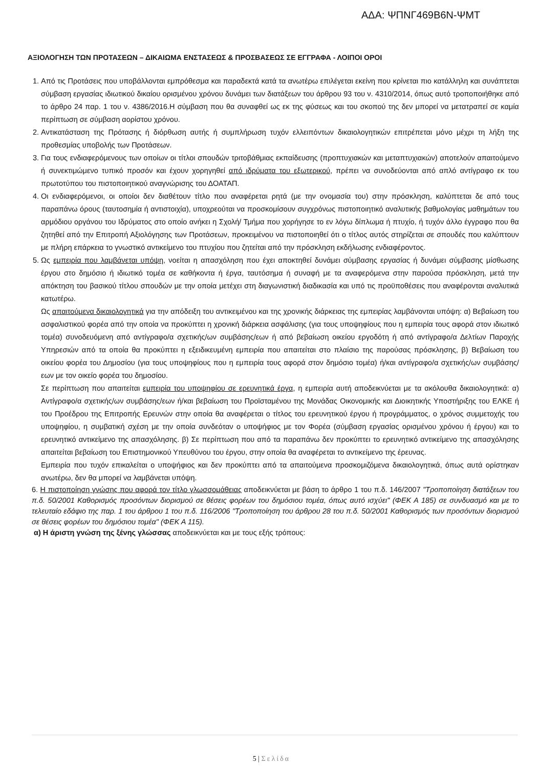ΑΔΑ: ΨΠΝΓ469Β6Ν-ΨΜΤ
ΑΞΙΟΛΟΓΗΣΗ ΤΩΝ ΠΡΟΤΑΣΕΩΝ – ΔΙΚΑΙΩΜΑ ΕΝΣΤΑΣΕΩΣ & ΠΡΟΣΒΑΣΕΩΣ ΣΕ ΕΓΓΡΑΦΑ - ΛΟΙΠΟΙ ΟΡΟΙ
1. Από τις Προτάσεις που υποβάλλονται εμπρόθεσμα και παραδεκτά κατά τα ανωτέρω επιλέγεται εκείνη που κρίνεται πιο κατάλληλη και συνάπτεται σύμβαση εργασίας ιδιωτικού δικαίου ορισμένου χρόνου δυνάμει των διατάξεων του άρθρου 93 του ν. 4310/2014, όπως αυτό τροποποιήθηκε από το άρθρο 24 παρ. 1 του ν. 4386/2016.Η σύμβαση που θα συναφθεί ως εκ της φύσεως και του σκοπού της δεν μπορεί να μετατραπεί σε καμία περίπτωση σε σύμβαση αορίστου χρόνου.
2. Αντικατάσταση της Πρότασης ή διόρθωση αυτής ή συμπλήρωση τυχόν ελλειπόντων δικαιολογητικών επιτρέπεται μόνο μέχρι τη λήξη της προθεσμίας υποβολής των Προτάσεων.
3. Για τους ενδιαφερόμενους των οποίων οι τίτλοι σπουδών τριτοβάθμιας εκπαίδευσης (προπτυχιακών και μεταπτυχιακών) αποτελούν απαιτούμενο ή συνεκτιμώμενο τυπικό προσόν και έχουν χορηγηθεί από ιδρύματα του εξωτερικού, πρέπει να συνοδεύονται από απλό αντίγραφο εκ του πρωτοτύπου του πιστοποιητικού αναγνώρισης του ΔΟΑΤΑΠ.
4. Οι ενδιαφερόμενοι, οι οποίοι δεν διαθέτουν τίτλο που αναφέρεται ρητά (με την ονομασία του) στην πρόσκληση, καλύπτεται δε από τους παραπάνω όρους (ταυτοσημία ή αντιστοιχία), υποχρεούται να προσκομίσουν συγχρόνως πιστοποιητικό αναλυτικής βαθμολογίας μαθημάτων του αρμόδιου οργάνου του Ιδρύματος στο οποίο ανήκει η Σχολή/ Τμήμα που χορήγησε το εν λόγω δίπλωμα ή πτυχίο, ή τυχόν άλλο έγγραφο που θα ζητηθεί από την Επιτροπή Αξιολόγησης των Προτάσεων, προκειμένου να πιστοποιηθεί ότι ο τίτλος αυτός στηρίζεται σε σπουδές που καλύπτουν με πλήρη επάρκεια το γνωστικό αντικείμενο του πτυχίου που ζητείται από την πρόσκληση εκδήλωσης ενδιαφέροντος.
5. Ως εμπειρία που λαμβάνεται υπόψη, νοείται η απασχόληση που έχει αποκτηθεί δυνάμει σύμβασης εργασίας ή δυνάμει σύμβασης μίσθωσης έργου στο δημόσιο ή ιδιωτικό τομέα σε καθήκοντα ή έργα, ταυτόσημα ή συναφή με τα αναφερόμενα στην παρούσα πρόσκληση, μετά την απόκτηση του βασικού τίτλου σπουδών με την οποία μετέχει στη διαγωνιστική διαδικασία και υπό τις προϋποθέσεις που αναφέρονται αναλυτικά κατωτέρω.
Ως απαιτούμενα δικαιολογητικά για την απόδειξη του αντικειμένου και της χρονικής διάρκειας της εμπειρίας λαμβάνονται υπόψη: α) Βεβαίωση του ασφαλιστικού φορέα από την οποία να προκύπτει η χρονική διάρκεια ασφάλισης (για τους υποψηφίους που η εμπειρία τους αφορά στον ιδιωτικό τομέα) συνοδευόμενη από αντίγραφο/α σχετικής/ων συμβάσης/εων ή από βεβαίωση οικείου εργοδότη ή από αντίγραφο/α Δελτίων Παροχής Υπηρεσιών από τα οποία θα προκύπτει η εξειδικευμένη εμπειρία που απαιτείται στο πλαίσιο της παρούσας πρόσκλησης, β) Βεβαίωση του οικείου φορέα του Δημοσίου (για τους υποψηφίους που η εμπειρία τους αφορά στον δημόσιο τομέα) ή/και αντίγραφο/α σχετικής/ων συμβάσης/εων με τον οικείο φορέα του δημοσίου.
Σε περίπτωση που απαιτείται εμπειρία του υποψηφίου σε ερευνητικά έργα, η εμπειρία αυτή αποδεικνύεται με τα ακόλουθα δικαιολογητικά: α) Αντίγραφο/α σχετικής/ων συμβάσης/εων ή/και βεβαίωση του Προϊσταμένου της Μονάδας Οικονομικής και Διοικητικής Υποστήριξης του ΕΛΚΕ ή του Προέδρου της Επιτροπής Ερευνών στην οποία θα αναφέρεται ο τίτλος του ερευνητικού έργου ή προγράμματος, ο χρόνος συμμετοχής του υποψηφίου, η συμβατική σχέση με την οποία συνδεόταν ο υποψήφιος με τον Φορέα (σύμβαση εργασίας ορισμένου χρόνου ή έργου) και το ερευνητικό αντικείμενο της απασχόλησης. β) Σε περίπτωση που από τα παραπάνω δεν προκύπτει το ερευνητικό αντικείμενο της απασχόλησης απαιτείται βεβαίωση του Επιστημονικού Υπευθύνου του έργου, στην οποία θα αναφέρεται το αντικείμενο της έρευνας.
Εμπειρία που τυχόν επικαλείται ο υποψήφιος και δεν προκύπτει από τα απαιτούμενα προσκομιζόμενα δικαιολογητικά, όπως αυτά ορίστηκαν ανωτέρω, δεν θα μπορεί να λαμβάνεται υπόψη.
6. Η πιστοποίηση γνώσης που αφορά τον τίτλο γλωσσομάθειας αποδεικνύεται με βάση το άρθρο 1 του π.δ. 146/2007 "Τροποποίηση διατάξεων του π.δ. 50/2001 Καθορισμός προσόντων διορισμού σε θέσεις φορέων του δημόσιου τομέα, όπως αυτό ισχύει" (ΦΕΚ Α 185) σε συνδυασμό και με το τελευταίο εδάφιο της παρ. 1 του άρθρου 1 του π.δ. 116/2006 "Τροποποίηση του άρθρου 28 του π.δ. 50/2001 Καθορισμός των προσόντων διορισμού σε θέσεις φορέων του δημόσιου τομέα" (ΦΕΚ Α 115).
α) Η άριστη γνώση της ξένης γλώσσας αποδεικνύεται και με τους εξής τρόπους:
5 | Σελίδα